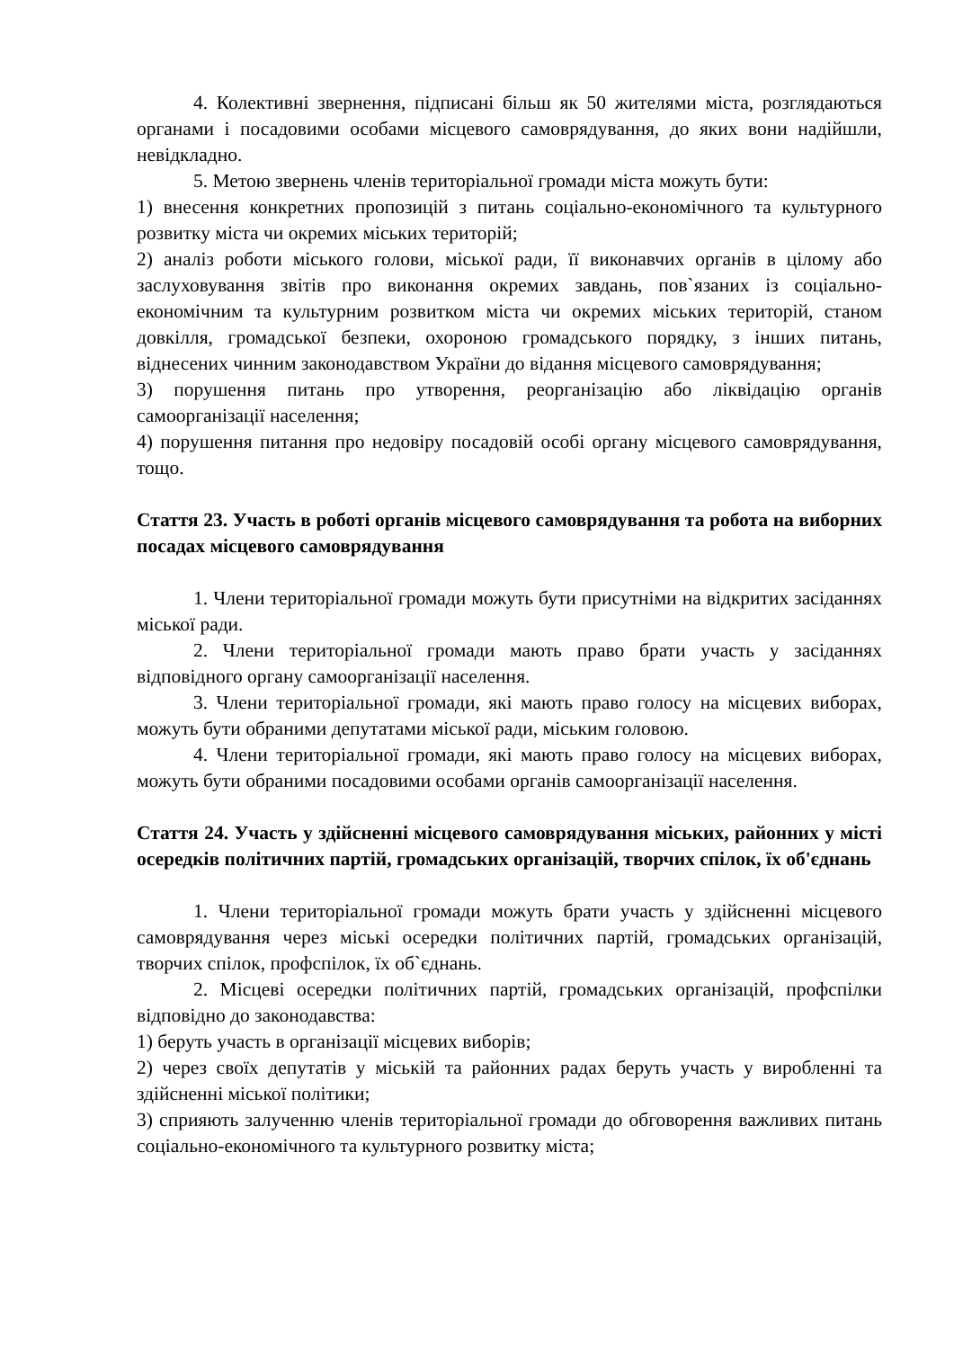4. Колективні звернення, підписані більш як 50 жителями міста, розглядаються органами і посадовими особами місцевого самоврядування, до яких вони надійшли, невідкладно.
5. Метою звернень членів територіальної громади міста можуть бути:
1) внесення конкретних пропозицій з питань соціально-економічного та культурного розвитку міста чи окремих міських територій;
2) аналіз роботи міського голови, міської ради, її виконавчих органів в цілому або заслуховування звітів про виконання окремих завдань, пов`язаних із соціально-економічним та культурним розвитком міста чи окремих міських територій, станом довкілля, громадської безпеки, охороною громадського порядку, з інших питань, віднесених чинним законодавством України до відання місцевого самоврядування;
3) порушення питань про утворення, реорганізацію або ліквідацію органів самоорганізації населення;
4) порушення питання про недовіру посадовій особі органу місцевого самоврядування, тощо.
Стаття 23. Участь в роботі органів місцевого самоврядування та робота на виборних посадах місцевого самоврядування
1. Члени територіальної громади можуть бути присутніми на відкритих засіданнях міської ради.
2. Члени територіальної громади мають право брати участь у засіданнях відповідного органу самоорганізації населення.
3. Члени територіальної громади, які мають право голосу на місцевих виборах, можуть бути обраними депутатами міської ради, міським головою.
4. Члени територіальної громади, які мають право голосу на місцевих виборах, можуть бути обраними посадовими особами органів самоорганізації населення.
Стаття 24. Участь у здійсненні місцевого самоврядування міських, районних у місті осередків політичних партій, громадських організацій, творчих спілок, їх об'єднань
1. Члени територіальної громади можуть брати участь у здійсненні місцевого самоврядування через міські осередки політичних партій, громадських організацій, творчих спілок, профспілок, їх об`єднань.
2. Місцеві осередки політичних партій, громадських організацій, профспілки відповідно до законодавства:
1) беруть участь в організації місцевих виборів;
2) через своїх депутатів у міській та районних радах беруть участь у виробленні та здійсненні міської політики;
3) сприяють залученню членів територіальної громади до обговорення важливих питань соціально-економічного та культурного розвитку міста;